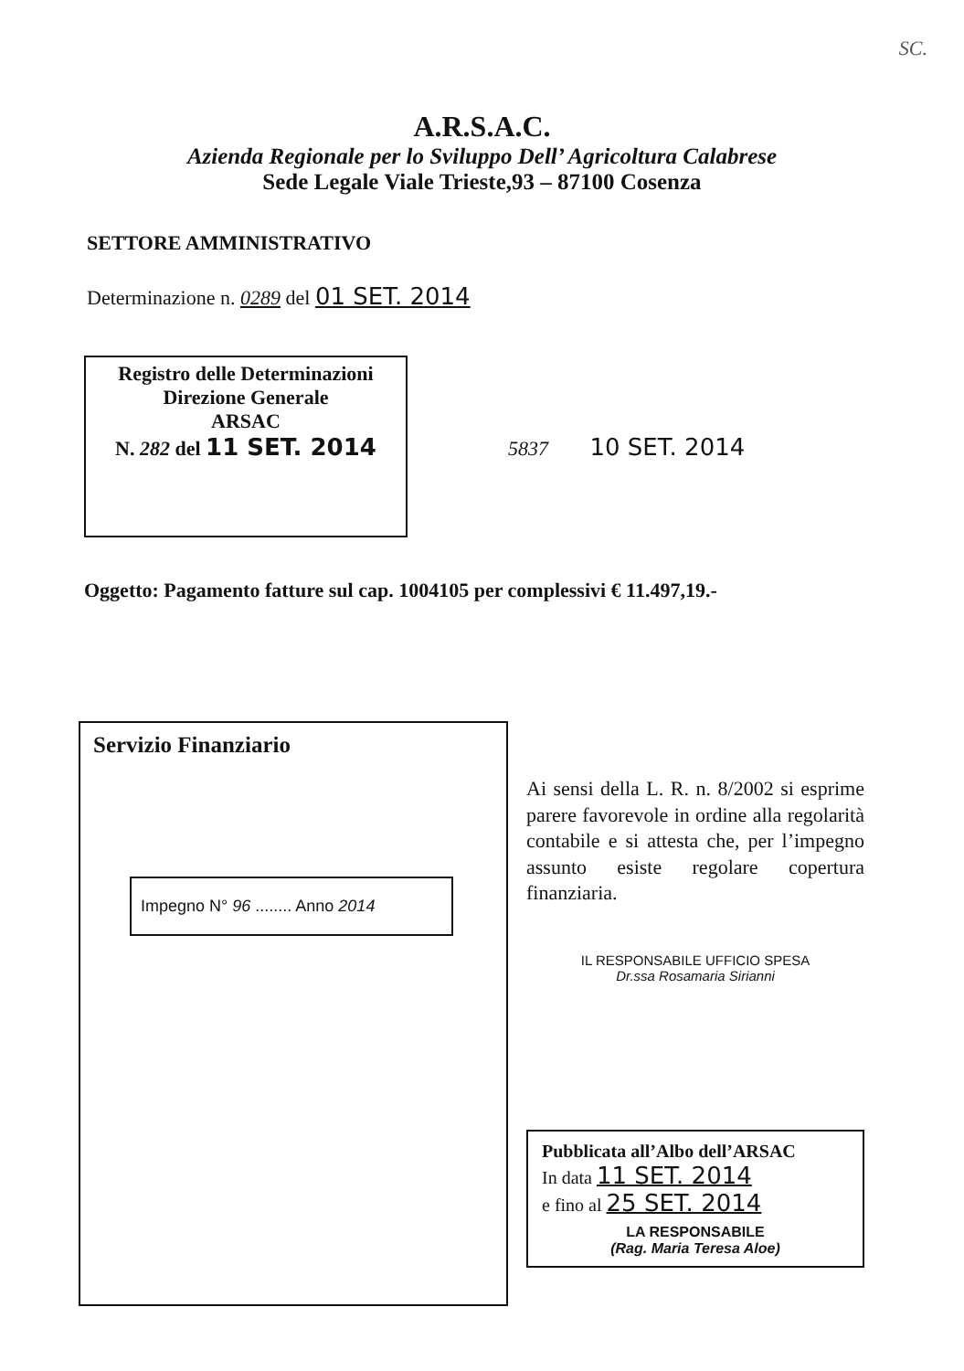SC.
A.R.S.A.C.
Azienda Regionale per lo Sviluppo Dell’ Agricoltura Calabrese
Sede Legale Viale Trieste,93 – 87100 Cosenza
SETTORE AMMINISTRATIVO
Determinazione n. 0289 del 01 SET. 2014
Registro delle Determinazioni
Direzione Generale
ARSAC
N. 282 del 11 SET. 2014
5837 10 SET. 2014
Oggetto: Pagamento fatture sul cap. 1004105 per complessivi € 11.497,19.-
Servizio Finanziario
Impegno N° 96 ........ Anno 2014
Ai sensi della L. R. n. 8/2002 si esprime parere favorevole in ordine alla regolarità contabile e si attesta che, per l’impegno assunto esiste regolare copertura finanziaria.
IL RESPONSABILE UFFICIO SPESA
Dr.ssa Rosamaria Sirianni
Pubblicata all’Albo dell’ARSAC
In data 11 SET. 2014
e fino al 25 SET. 2014
LA RESPONSABILE
(Rag. Maria Teresa Aloe)